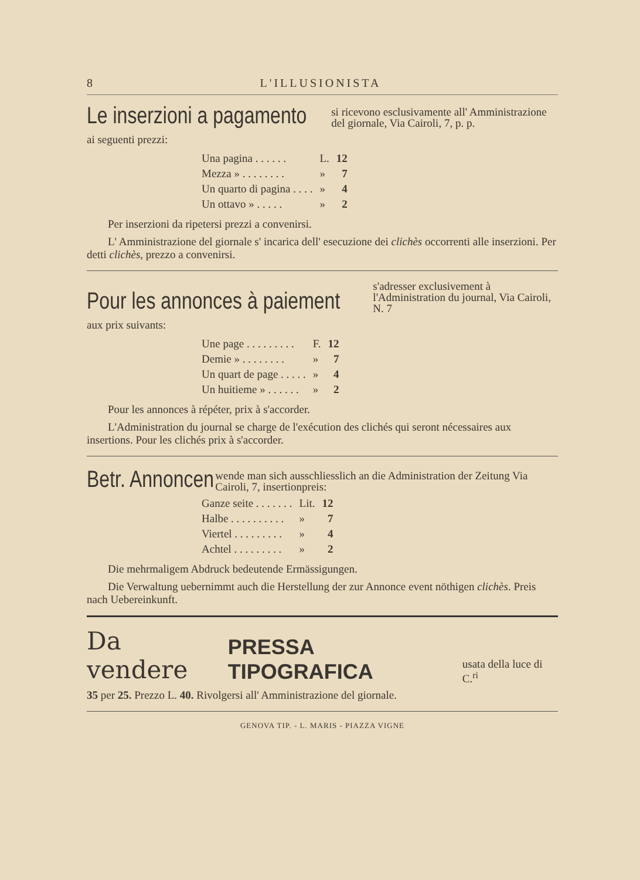8 L'ILLUSIONISTA
Le inserzioni a pagamento si ricevono esclusivamente all' Amministrazione del giornale, Via Cairoli, 7, p. p.
ai seguenti prezzi:
| Una pagina . . . . . . | L. | 12 |
| Mezza » . . . . . . . . | » | 7 |
| Un quarto di pagina . . . . | » | 4 |
| Un ottavo » . . . . . | » | 2 |
Per inserzioni da ripetersi prezzi a convenirsi.
L' Amministrazione del giornale s' incarica dell' esecuzione dei clichès occorrenti alle inserzioni. Per detti clichès, prezzo a convenirsi.
Pour les annonces à paiement s'adresser exclusivement à l'Administration du journal, Via Cairoli, N. 7
aux prix suivants:
| Une page . . . . . . . . . | F. | 12 |
| Demie » . . . . . . . . | » | 7 |
| Un quart de page . . . . . | » | 4 |
| Un huitieme » . . . . . . | » | 2 |
Pour les annonces à répéter, prix à s'accorder.
L'Administration du journal se charge de l'exécution des clichés qui seront nécessaires aux insertions. Pour les clichés prix à s'accorder.
Betr. Annoncen wende man sich ausschliesslich an die Administration der Zeitung Via Cairoli, 7, insertionpreis:
| Ganze seite . . . . . . . | Lit. | 12 |
| Halbe . . . . . . . . . . | » | 7 |
| Viertel . . . . . . . . . | » | 4 |
| Achtel . . . . . . . . . | » | 2 |
Die mehrmaligem Abdruck bedeutende Ermässigungen.
Die Verwaltung uebernimmt auch die Herstellung der zur Annonce event nöthigen clichès. Preis nach Uebereinkunft.
Da vendere PRESSA TIPOGRAFICA usata della luce di C.<sup>ri</sup>
35 per 25. Prezzo L. 40. Rivolgersi all' Amministrazione del giornale.
GENOVA TIP. - L. MARIS - PIAZZA VIGNE